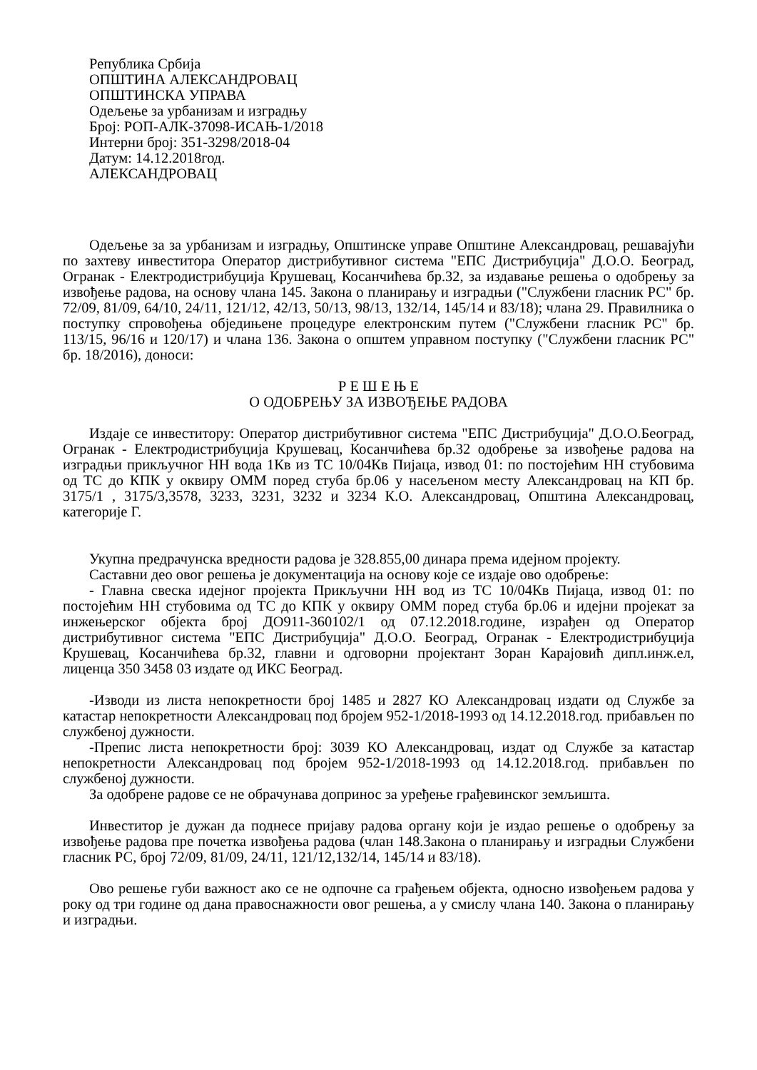Република Србија
ОПШТИНА АЛЕКСАНДРОВАЦ
ОПШТИНСКА УПРАВА
Одељење за урбанизам и изградњу
Број: РОП-АЛК-37098-ИСАЊ-1/2018
Интерни број: 351-3298/2018-04
Датум: 14.12.2018год.
АЛЕКСАНДРОВАЦ
Одељење за за урбанизам и изградњу, Општинске управе Општине Александровац, решавајући по захтеву инвеститора Оператор дистрибутивног система "ЕПС Дистрибуција" Д.О.О. Београд, Огранак - Електродистрибуција Крушевац, Косанчићева бр.32, за издавање решења о одобрењу за извођење радова, на основу члана 145. Закона о планирању и изградњи ("Службени гласник РС" бр. 72/09, 81/09, 64/10, 24/11, 121/12, 42/13, 50/13, 98/13, 132/14, 145/14 и 83/18); члана 29. Правилника о поступку спровођења обједињене процедуре електронским путем ("Службени гласник РС" бр. 113/15, 96/16 и 120/17) и члана 136. Закона о општем управном поступку ("Службени гласник РС" бр. 18/2016), доноси:
Р Е Ш Е Њ Е
О ОДОБРЕЊУ ЗА ИЗВОЂЕЊЕ РАДОВА
Издаје се инвеститору: Оператор дистрибутивног система "ЕПС Дистрибуција" Д.О.О.Београд, Огранак - Електродистрибуција Крушевац, Косанчићева бр.32 одобрење за извођење радова на изградњи прикључног НН вода 1Кв из ТС 10/04Кв Пијаца, извод 01: по постојећим НН стубовима од ТС до КПК у оквиру ОММ поред стуба бр.06 у насељеном месту Александровац на КП бр. 3175/1 , 3175/3,3578, 3233, 3231, 3232 и 3234 К.О. Александровац, Општина Александровац, категорије Г.
Укупна предрачунска вредности радова је 328.855,00 динара према идејном пројекту.
Саставни део овог решења је документација на основу које се издаје ово одобрење:
- Главна свеска идејног пројекта Прикључни НН вод из ТС 10/04Кв Пијаца, извод 01: по постојећим НН стубовима од ТС до КПК у оквиру ОММ поред стуба бр.06 и идејни пројекат за инжењерског објекта број ДО911-360102/1 од 07.12.2018.године, израђен од Оператор дистрибутивног система "ЕПС Дистрибуција" Д.О.О. Београд, Огранак - Електродистрибуција Крушевац, Косанчићева бр.32, главни и одговорни пројектант Зоран Карајовић дипл.инж.ел, лиценца 350 3458 03 издате од ИКС Београд.
-Изводи из листа непокретности број 1485 и 2827 КО Александровац издати од Службе за катастар непокретности Александровац под бројем 952-1/2018-1993 од 14.12.2018.год. прибављен по службеној дужности.
-Препис листа непокретности број: 3039 КО Александровац, издат од Службе за катастар непокретности Александровац под бројем 952-1/2018-1993 од 14.12.2018.год. прибављен по службеној дужности.
За одобрене радове се не обрачунава допринос за уређење грађевинског земљишта.
Инвеститор је дужан да поднесе пријаву радова органу који је издао решење о одобрењу за извођење радова пре почетка извођења радова (члан 148.Закона о планирању и изградњи Службени гласник РС, број 72/09, 81/09, 24/11, 121/12,132/14, 145/14 и 83/18).
Ово решење губи важност ако се не одпочне са грађењем објекта, односно извођењем радова у року од три године од дана правоснажности овог решења, а у смислу члана 140. Закона о планирању и изградњи.